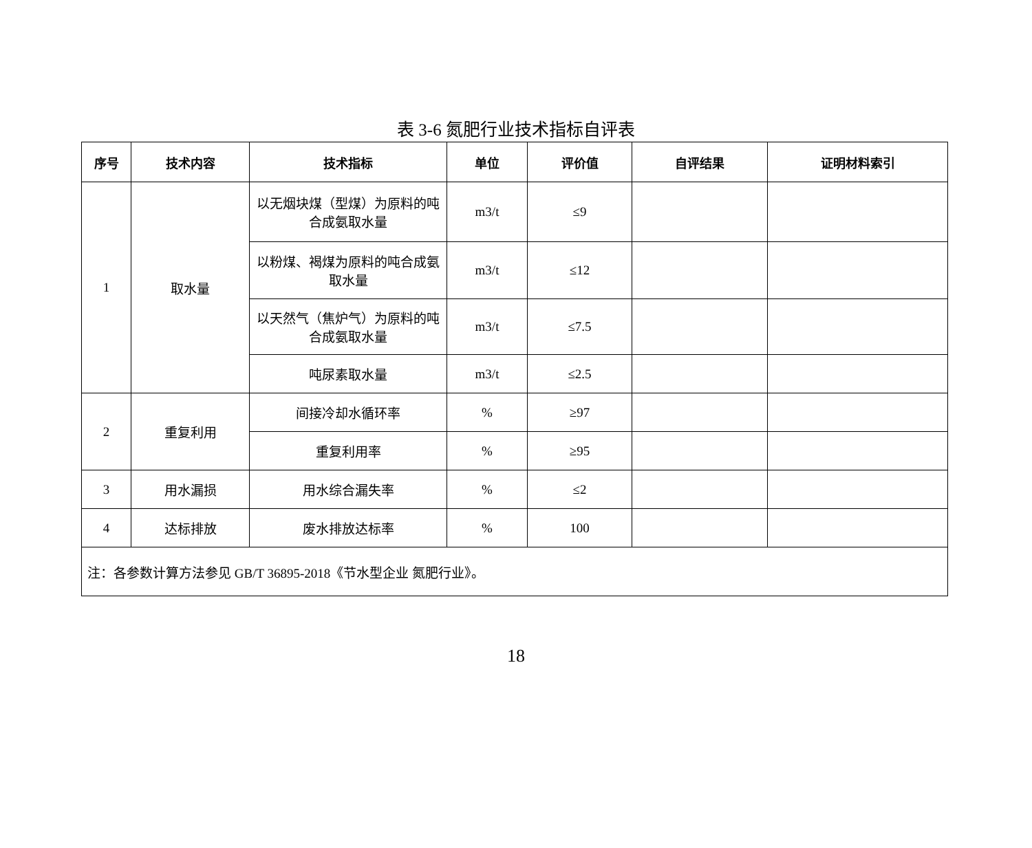表 3-6 氮肥行业技术指标自评表
| 序号 | 技术内容 | 技术指标 | 单位 | 评价值 | 自评结果 | 证明材料索引 |
| --- | --- | --- | --- | --- | --- | --- |
| 1 | 取水量 | 以无烟块煤（型煤）为原料的吨合成氨取水量 | m3/t | ≤9 | | |
| | | 以粉煤、褐煤为原料的吨合成氨取水量 | m3/t | ≤12 | | |
| | | 以天然气（焦炉气）为原料的吨合成氨取水量 | m3/t | ≤7.5 | | |
| | | 吨尿素取水量 | m3/t | ≤2.5 | | |
| 2 | 重复利用 | 间接冷却水循环率 | % | ≥97 | | |
| | | 重复利用率 | % | ≥95 | | |
| 3 | 用水漏损 | 用水综合漏失率 | % | ≤2 | | |
| 4 | 达标排放 | 废水排放达标率 | % | 100 | | |
| 注：各参数计算方法参见 GB/T 36895-2018《节水型企业 氮肥行业》。 | | | | | | |
18